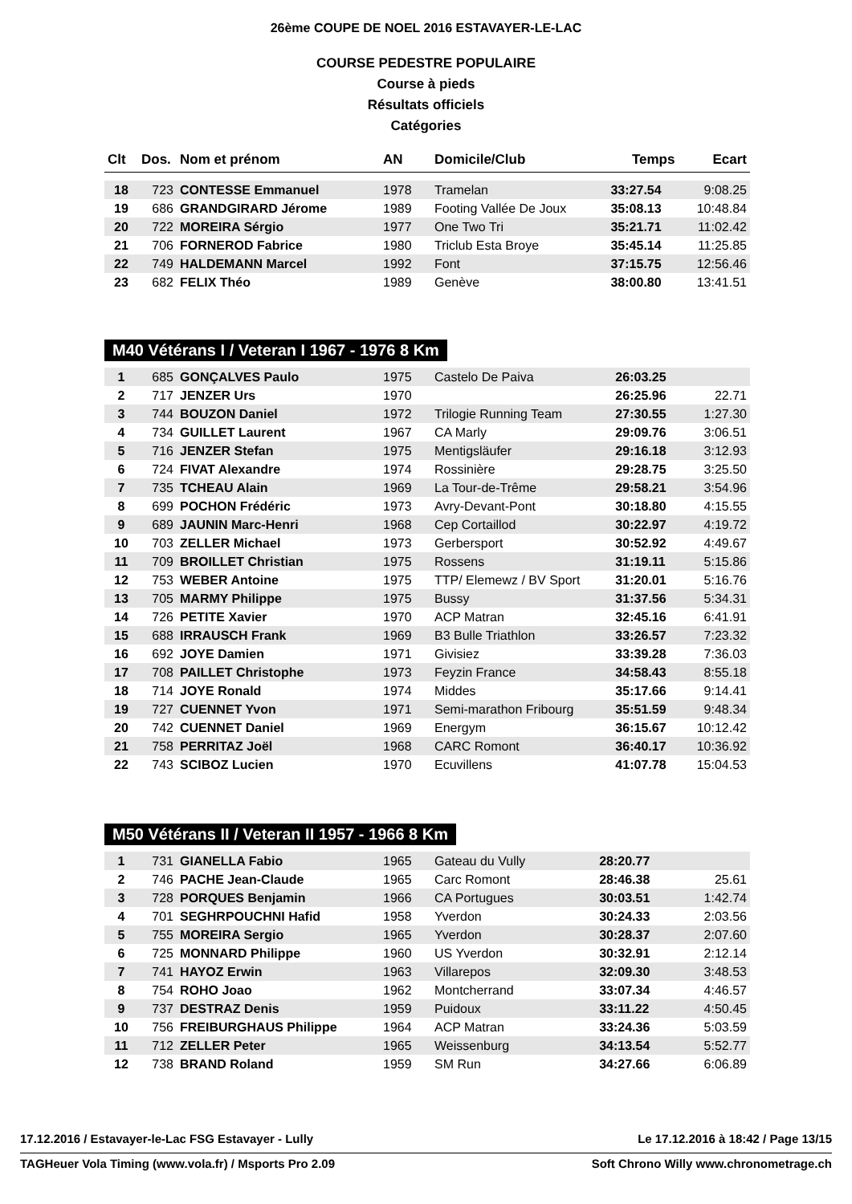26ème COUPE DE NOEL 2016 ESTAVAYER-LE-LAC
COURSE PEDESTRE POPULAIRE
Course à pieds
Résultats officiels
Catégories
| Clt | Dos. | Nom et prénom | AN | Domicile/Club | Temps | Ecart |
| --- | --- | --- | --- | --- | --- | --- |
| 18 | 723 | CONTESSE Emmanuel | 1978 | Tramelan | 33:27.54 | 9:08.25 |
| 19 | 686 | GRANDGIRARD Jérome | 1989 | Footing Vallée De Joux | 35:08.13 | 10:48.84 |
| 20 | 722 | MOREIRA Sérgio | 1977 | One Two Tri | 35:21.71 | 11:02.42 |
| 21 | 706 | FORNEROD Fabrice | 1980 | Triclub Esta Broye | 35:45.14 | 11:25.85 |
| 22 | 749 | HALDEMANN Marcel | 1992 | Font | 37:15.75 | 12:56.46 |
| 23 | 682 | FELIX Théo | 1989 | Genève | 38:00.80 | 13:41.51 |
M40 Vétérans I / Veteran I 1967 - 1976 8 Km
| 1 | 685 | GONÇALVES Paulo | 1975 | Castelo De Paiva | 26:03.25 | |
| 2 | 717 | JENZER Urs | 1970 | | 26:25.96 | 22.71 |
| 3 | 744 | BOUZON Daniel | 1972 | Trilogie Running Team | 27:30.55 | 1:27.30 |
| 4 | 734 | GUILLET Laurent | 1967 | CA Marly | 29:09.76 | 3:06.51 |
| 5 | 716 | JENZER Stefan | 1975 | Mentigsläufer | 29:16.18 | 3:12.93 |
| 6 | 724 | FIVAT Alexandre | 1974 | Rossinière | 29:28.75 | 3:25.50 |
| 7 | 735 | TCHEAU Alain | 1969 | La Tour-de-Trême | 29:58.21 | 3:54.96 |
| 8 | 699 | POCHON Frédéric | 1973 | Avry-Devant-Pont | 30:18.80 | 4:15.55 |
| 9 | 689 | JAUNIN Marc-Henri | 1968 | Cep Cortaillod | 30:22.97 | 4:19.72 |
| 10 | 703 | ZELLER Michael | 1973 | Gerbersport | 30:52.92 | 4:49.67 |
| 11 | 709 | BROILLET Christian | 1975 | Rossens | 31:19.11 | 5:15.86 |
| 12 | 753 | WEBER Antoine | 1975 | TTP/ Elemewz / BV Sport | 31:20.01 | 5:16.76 |
| 13 | 705 | MARMY Philippe | 1975 | Bussy | 31:37.56 | 5:34.31 |
| 14 | 726 | PETITE Xavier | 1970 | ACP Matran | 32:45.16 | 6:41.91 |
| 15 | 688 | IRRAUSCH Frank | 1969 | B3 Bulle Triathlon | 33:26.57 | 7:23.32 |
| 16 | 692 | JOYE Damien | 1971 | Givisiez | 33:39.28 | 7:36.03 |
| 17 | 708 | PAILLET Christophe | 1973 | Feyzin France | 34:58.43 | 8:55.18 |
| 18 | 714 | JOYE Ronald | 1974 | Middes | 35:17.66 | 9:14.41 |
| 19 | 727 | CUENNET Yvon | 1971 | Semi-marathon Fribourg | 35:51.59 | 9:48.34 |
| 20 | 742 | CUENNET Daniel | 1969 | Energym | 36:15.67 | 10:12.42 |
| 21 | 758 | PERRITAZ Joël | 1968 | CARC Romont | 36:40.17 | 10:36.92 |
| 22 | 743 | SCIBOZ Lucien | 1970 | Ecuvillens | 41:07.78 | 15:04.53 |
M50 Vétérans II / Veteran II 1957 - 1966 8 Km
| 1 | 731 | GIANELLA Fabio | 1965 | Gateau du Vully | 28:20.77 | |
| 2 | 746 | PACHE Jean-Claude | 1965 | Carc Romont | 28:46.38 | 25.61 |
| 3 | 728 | PORQUES Benjamin | 1966 | CA Portugues | 30:03.51 | 1:42.74 |
| 4 | 701 | SEGHRPOUCHNI Hafid | 1958 | Yverdon | 30:24.33 | 2:03.56 |
| 5 | 755 | MOREIRA Sergio | 1965 | Yverdon | 30:28.37 | 2:07.60 |
| 6 | 725 | MONNARD Philippe | 1960 | US Yverdon | 30:32.91 | 2:12.14 |
| 7 | 741 | HAYOZ Erwin | 1963 | Villarepos | 32:09.30 | 3:48.53 |
| 8 | 754 | ROHO Joao | 1962 | Montcherrand | 33:07.34 | 4:46.57 |
| 9 | 737 | DESTRAZ Denis | 1959 | Puidoux | 33:11.22 | 4:50.45 |
| 10 | 756 | FREIBURGHAUS Philippe | 1964 | ACP Matran | 33:24.36 | 5:03.59 |
| 11 | 712 | ZELLER Peter | 1965 | Weissenburg | 34:13.54 | 5:52.77 |
| 12 | 738 | BRAND Roland | 1959 | SM Run | 34:27.66 | 6:06.89 |
17.12.2016 / Estavayer-le-Lac FSG Estavayer - Lully Le 17.12.2016 à 18:42 / Page 13/15
TAGHeuer Vola Timing (www.vola.fr) / Msports Pro 2.09 Soft Chrono Willy www.chronometrage.ch